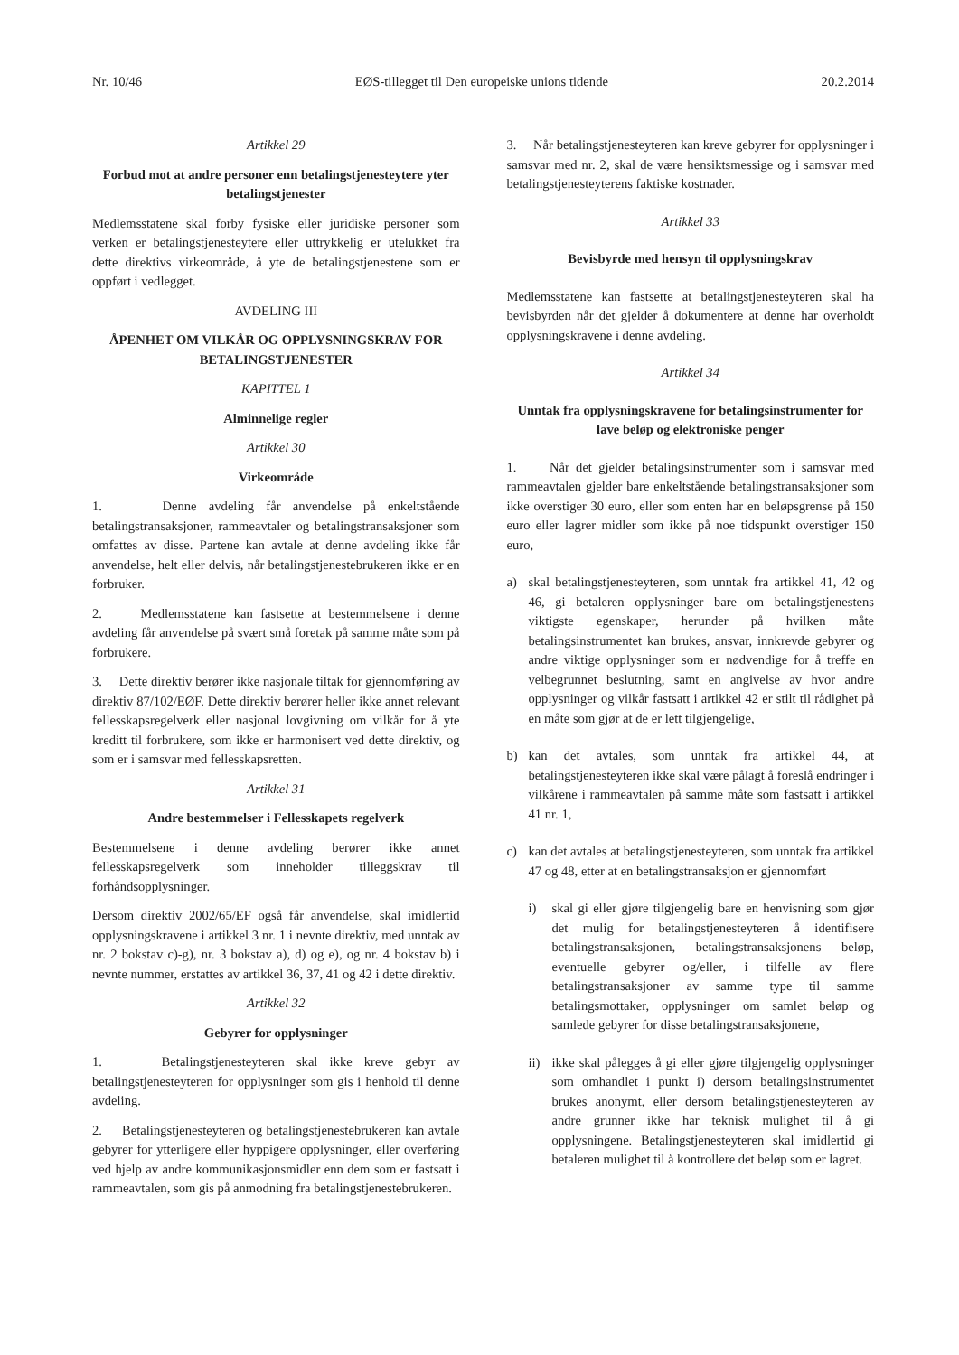Nr. 10/46 EØS-tillegget til Den europeiske unions tidende 20.2.2014
Artikkel 29
Forbud mot at andre personer enn betalingstjenesteytere yter betalingstjenester
Medlemsstatene skal forby fysiske eller juridiske personer som verken er betalingstjenesteytere eller uttrykkelig er utelukket fra dette direktivs virkeområde, å yte de betalingstjenestene som er oppført i vedlegget.
AVDELING III
ÅPENHET OM VILKÅR OG OPPLYSNINGSKRAV FOR BETALINGSTJENESTER
KAPITTEL 1
Alminnelige regler
Artikkel 30
Virkeområde
1. Denne avdeling får anvendelse på enkeltstående betalingstransaksjoner, rammeavtaler og betalingstransaksjoner som omfattes av disse. Partene kan avtale at denne avdeling ikke får anvendelse, helt eller delvis, når betalingstjenestebrukeren ikke er en forbruker.
2. Medlemsstatene kan fastsette at bestemmelsene i denne avdeling får anvendelse på svært små foretak på samme måte som på forbrukere.
3. Dette direktiv berører ikke nasjonale tiltak for gjennomføring av direktiv 87/102/EØF. Dette direktiv berører heller ikke annet relevant fellesskapsregelverk eller nasjonal lovgivning om vilkår for å yte kreditt til forbrukere, som ikke er harmonisert ved dette direktiv, og som er i samsvar med fellesskapsretten.
Artikkel 31
Andre bestemmelser i Fellesskapets regelverk
Bestemmelsene i denne avdeling berører ikke annet fellesskapsregelverk som inneholder tilleggskrav til forhåndsopplysninger.
Dersom direktiv 2002/65/EF også får anvendelse, skal imidlertid opplysningskravene i artikkel 3 nr. 1 i nevnte direktiv, med unntak av nr. 2 bokstav c)-g), nr. 3 bokstav a), d) og e), og nr. 4 bokstav b) i nevnte nummer, erstattes av artikkel 36, 37, 41 og 42 i dette direktiv.
Artikkel 32
Gebyrer for opplysninger
1. Betalingstjenesteyteren skal ikke kreve gebyr av betalingstjenesteyteren for opplysninger som gis i henhold til denne avdeling.
2. Betalingstjenesteyteren og betalingstjenestebrukeren kan avtale gebyrer for ytterligere eller hyppigere opplysninger, eller overføring ved hjelp av andre kommunikasjonsmidler enn dem som er fastsatt i rammeavtalen, som gis på anmodning fra betalingstjenestebrukeren.
3. Når betalingstjenesteyteren kan kreve gebyrer for opplysninger i samsvar med nr. 2, skal de være hensiktsmessige og i samsvar med betalingstjenesteyterens faktiske kostnader.
Artikkel 33
Bevisbyrde med hensyn til opplysningskrav
Medlemsstatene kan fastsette at betalingstjenesteyteren skal ha bevisbyrden når det gjelder å dokumentere at denne har overholdt opplysningskravene i denne avdeling.
Artikkel 34
Unntak fra opplysningskravene for betalingsinstrumenter for lave beløp og elektroniske penger
1. Når det gjelder betalingsinstrumenter som i samsvar med rammeavtalen gjelder bare enkeltstående betalingstransaksjoner som ikke overstiger 30 euro, eller som enten har en beløpsgrense på 150 euro eller lagrer midler som ikke på noe tidspunkt overstiger 150 euro,
a) skal betalingstjenesteyteren, som unntak fra artikkel 41, 42 og 46, gi betaleren opplysninger bare om betalingstjenestens viktigste egenskaper, herunder på hvilken måte betalingsinstrumentet kan brukes, ansvar, innkrevde gebyrer og andre viktige opplysninger som er nødvendige for å treffe en velbegrunnet beslutning, samt en angivelse av hvor andre opplysninger og vilkår fastsatt i artikkel 42 er stilt til rådighet på en måte som gjør at de er lett tilgjengelige,
b) kan det avtales, som unntak fra artikkel 44, at betalingstjenesteyteren ikke skal være pålagt å foreslå endringer i vilkårene i rammeavtalen på samme måte som fastsatt i artikkel 41 nr. 1,
c) kan det avtales at betalingstjenesteyteren, som unntak fra artikkel 47 og 48, etter at en betalingstransaksjon er gjennomført
i) skal gi eller gjøre tilgjengelig bare en henvisning som gjør det mulig for betalingstjenesteyteren å identifisere betalingstransaksjonen, betalingstransaksjonens beløp, eventuelle gebyrer og/eller, i tilfelle av flere betalingstransaksjoner av samme type til samme betalingsmottaker, opplysninger om samlet beløp og samlede gebyrer for disse betalingstransaksjonene,
ii)
ikke skal pålegges å gi eller gjøre tilgjengelig opplysninger som omhandlet i punkt i) dersom betalingsinstrumentet brukes anonymt, eller dersom betalingstjenesteyteren av andre grunner ikke har teknisk mulighet til å gi opplysningene. Betalingstjenesteyteren skal imidlertid gi betaleren mulighet til å kontrollere det beløp som er lagret.